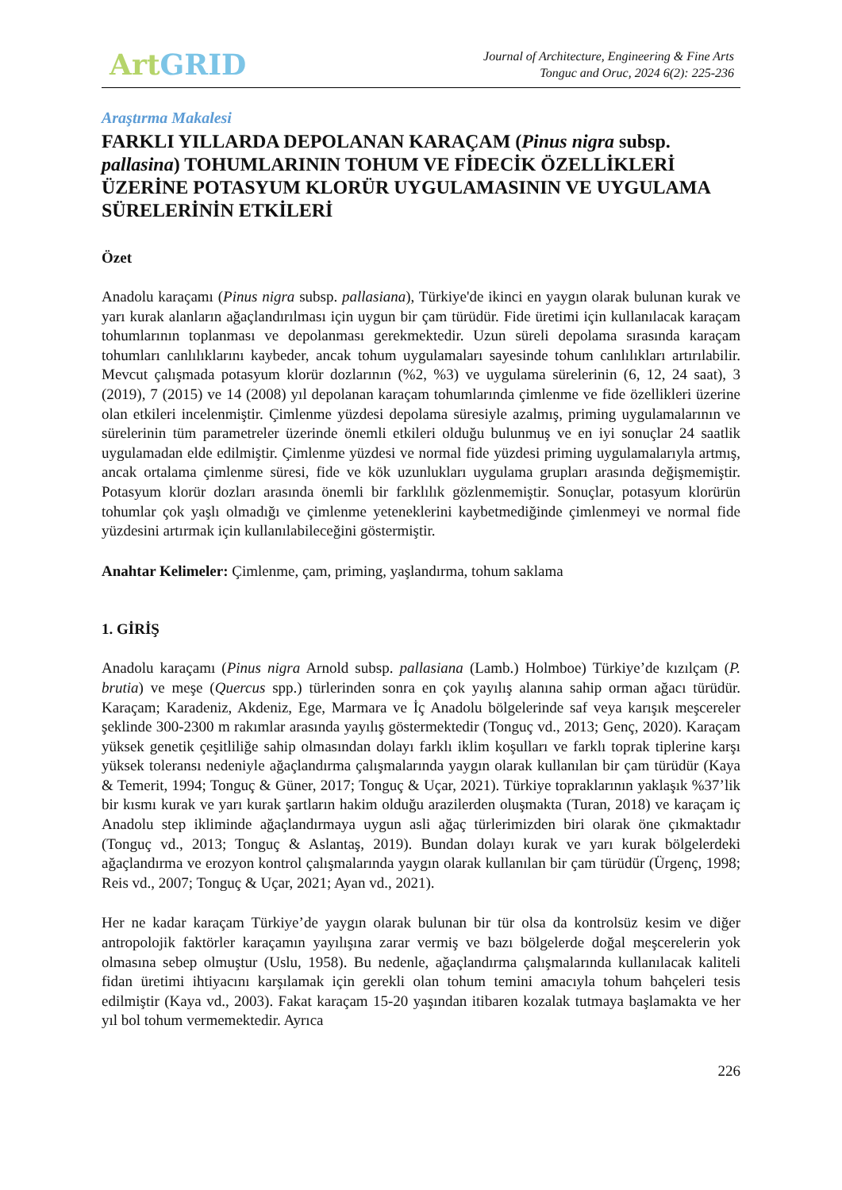Art GRID
Journal of Architecture, Engineering & Fine Arts
Tonguc and Oruc, 2024 6(2): 225-236
Araştırma Makalesi
FARKLI YILLARDA DEPOLANAN KARAÇAM (Pinus nigra subsp. pallasina) TOHUMLARININ TOHUM VE FİDECİK ÖZELLİKLERİ ÜZERİNE POTASYUM KLORÜR UYGULAMASININ VE UYGULAMA SÜRELERİNİN ETKİLERİ
Özet
Anadolu karaçamı (Pinus nigra subsp. pallasiana), Türkiye'de ikinci en yaygın olarak bulunan kurak ve yarı kurak alanların ağaçlandırılması için uygun bir çam türüdür. Fide üretimi için kullanılacak karaçam tohumlarının toplanması ve depolanması gerekmektedir. Uzun süreli depolama sırasında karaçam tohumları canlılıklarını kaybeder, ancak tohum uygulamaları sayesinde tohum canlılıkları artırılabilir. Mevcut çalışmada potasyum klorür dozlarının (%2, %3) ve uygulama sürelerinin (6, 12, 24 saat), 3 (2019), 7 (2015) ve 14 (2008) yıl depolanan karaçam tohumlarında çimlenme ve fide özellikleri üzerine olan etkileri incelenmiştir. Çimlenme yüzdesi depolama süresiyle azalmış, priming uygulamalarının ve sürelerinin tüm parametreler üzerinde önemli etkileri olduğu bulunmuş ve en iyi sonuçlar 24 saatlik uygulamadan elde edilmiştir. Çimlenme yüzdesi ve normal fide yüzdesi priming uygulamalarıyla artmış, ancak ortalama çimlenme süresi, fide ve kök uzunlukları uygulama grupları arasında değişmemiştir. Potasyum klorür dozları arasında önemli bir farklılık gözlenmemiştir. Sonuçlar, potasyum klorürün tohumlar çok yaşlı olmadığı ve çimlenme yeteneklerini kaybetmediğinde çimlenmeyi ve normal fide yüzdesini artırmak için kullanılabileceğini göstermiştir.
Anahtar Kelimeler: Çimlenme, çam, priming, yaşlandırma, tohum saklama
1. GİRİŞ
Anadolu karaçamı (Pinus nigra Arnold subsp. pallasiana (Lamb.) Holmboe) Türkiye’de kızılçam (P. brutia) ve meşe (Quercus spp.) türlerinden sonra en çok yayılış alanına sahip orman ağacı türüdür. Karaçam; Karadeniz, Akdeniz, Ege, Marmara ve İç Anadolu bölgelerinde saf veya karışık meşcereler şeklinde 300-2300 m rakımlar arasında yayılış göstermektedir (Tonguç vd., 2013; Genç, 2020). Karaçam yüksek genetik çeşitliliğe sahip olmasından dolayı farklı iklim koşulları ve farklı toprak tiplerine karşı yüksek toleransı nedeniyle ağaçlandırma çalışmalarında yaygın olarak kullanılan bir çam türüdür (Kaya & Temerit, 1994; Tonguç & Güner, 2017; Tonguç & Uçar, 2021). Türkiye topraklarının yaklaşık %37’lik bir kısmı kurak ve yarı kurak şartların hakim olduğu arazilerden oluşmakta (Turan, 2018) ve karaçam iç Anadolu step ikliminde ağaçlandırmaya uygun asli ağaç türlerimizden biri olarak öne çıkmaktadır (Tonguç vd., 2013; Tonguç & Aslantaş, 2019). Bundan dolayı kurak ve yarı kurak bölgelerdeki ağaçlandırma ve erozyon kontrol çalışmalarında yaygın olarak kullanılan bir çam türüdür (Ürgenç, 1998; Reis vd., 2007; Tonguç & Uçar, 2021; Ayan vd., 2021).
Her ne kadar karaçam Türkiye’de yaygın olarak bulunan bir tür olsa da kontrolsüz kesim ve diğer antropolojik faktörler karaçamın yayılışına zarar vermiş ve bazı bölgelerde doğal meşcerelerin yok olmasına sebep olmuştur (Uslu, 1958). Bu nedenle, ağaçlandırma çalışmalarında kullanılacak kaliteli fidan üretimi ihtiyacını karşılamak için gerekli olan tohum temini amacıyla tohum bahçeleri tesis edilmiştir (Kaya vd., 2003). Fakat karaçam 15-20 yaşından itibaren kozalak tutmaya başlamakta ve her yıl bol tohum vermemektedir. Ayrıca
226